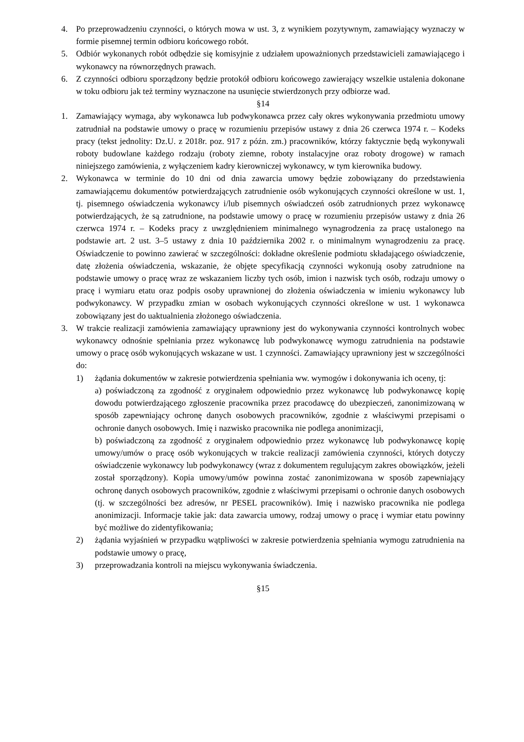4. Po przeprowadzeniu czynności, o których mowa w ust. 3, z wynikiem pozytywnym, zamawiający wyznaczy w formie pisemnej termin odbioru końcowego robót.
5. Odbiór wykonanych robót odbędzie się komisyjnie z udziałem upoważnionych przedstawicieli zamawiającego i wykonawcy na równorzędnych prawach.
6. Z czynności odbioru sporządzony będzie protokół odbioru końcowego zawierający wszelkie ustalenia dokonane w toku odbioru jak też terminy wyznaczone na usunięcie stwierdzonych przy odbiorze wad.
§14
1. Zamawiający wymaga, aby wykonawca lub podwykonawca przez cały okres wykonywania przedmiotu umowy zatrudniał na podstawie umowy o pracę w rozumieniu przepisów ustawy z dnia 26 czerwca 1974 r. – Kodeks pracy (tekst jednolity: Dz.U. z 2018r. poz. 917 z późn. zm.) pracowników, którzy faktycznie będą wykonywali roboty budowlane każdego rodzaju (roboty ziemne, roboty instalacyjne oraz roboty drogowe) w ramach niniejszego zamówienia, z wyłączeniem kadry kierowniczej wykonawcy, w tym kierownika budowy.
2. Wykonawca w terminie do 10 dni od dnia zawarcia umowy będzie zobowiązany do przedstawienia zamawiającemu dokumentów potwierdzających zatrudnienie osób wykonujących czynności określone w ust. 1, tj. pisemnego oświadczenia wykonawcy i/lub pisemnych oświadczeń osób zatrudnionych przez wykonawcę potwierdzających, że są zatrudnione, na podstawie umowy o pracę w rozumieniu przepisów ustawy z dnia 26 czerwca 1974 r. – Kodeks pracy z uwzględnieniem minimalnego wynagrodzenia za pracę ustalonego na podstawie art. 2 ust. 3–5 ustawy z dnia 10 października 2002 r. o minimalnym wynagrodzeniu za pracę. Oświadczenie to powinno zawierać w szczególności: dokładne określenie podmiotu składającego oświadczenie, datę złożenia oświadczenia, wskazanie, że objęte specyfikacją czynności wykonują osoby zatrudnione na podstawie umowy o pracę wraz ze wskazaniem liczby tych osób, imion i nazwisk tych osób, rodzaju umowy o pracę i wymiaru etatu oraz podpis osoby uprawnionej do złożenia oświadczenia w imieniu wykonawcy lub podwykonawcy. W przypadku zmian w osobach wykonujących czynności określone w ust. 1 wykonawca zobowiązany jest do uaktualnienia złożonego oświadczenia.
3. W trakcie realizacji zamówienia zamawiający uprawniony jest do wykonywania czynności kontrolnych wobec wykonawcy odnośnie spełniania przez wykonawcę lub podwykonawcę wymogu zatrudnienia na podstawie umowy o pracę osób wykonujących wskazane w ust. 1 czynności. Zamawiający uprawniony jest w szczególności do:
1) żądania dokumentów w zakresie potwierdzenia spełniania ww. wymogów i dokonywania ich oceny, tj:
a) poświadczoną za zgodność z oryginałem odpowiednio przez wykonawcę lub podwykonawcę kopię dowodu potwierdzającego zgłoszenie pracownika przez pracodawcę do ubezpieczeń, zanonimizowaną w sposób zapewniający ochronę danych osobowych pracowników, zgodnie z właściwymi przepisami o ochronie danych osobowych. Imię i nazwisko pracownika nie podlega anonimizacji,
b) poświadczoną za zgodność z oryginałem odpowiednio przez wykonawcę lub podwykonawcę kopię umowy/umów o pracę osób wykonujących w trakcie realizacji zamówienia czynności, których dotyczy oświadczenie wykonawcy lub podwykonawcy (wraz z dokumentem regulującym zakres obowiązków, jeżeli został sporządzony). Kopia umowy/umów powinna zostać zanonimizowana w sposób zapewniający ochronę danych osobowych pracowników, zgodnie z właściwymi przepisami o ochronie danych osobowych (tj. w szczególności bez adresów, nr PESEL pracowników). Imię i nazwisko pracownika nie podlega anonimizacji. Informacje takie jak: data zawarcia umowy, rodzaj umowy o pracę i wymiar etatu powinny być możliwe do zidentyfikowania;
2) żądania wyjaśnień w przypadku wątpliwości w zakresie potwierdzenia spełniania wymogu zatrudnienia na podstawie umowy o pracę,
3) przeprowadzania kontroli na miejscu wykonywania świadczenia.
§15